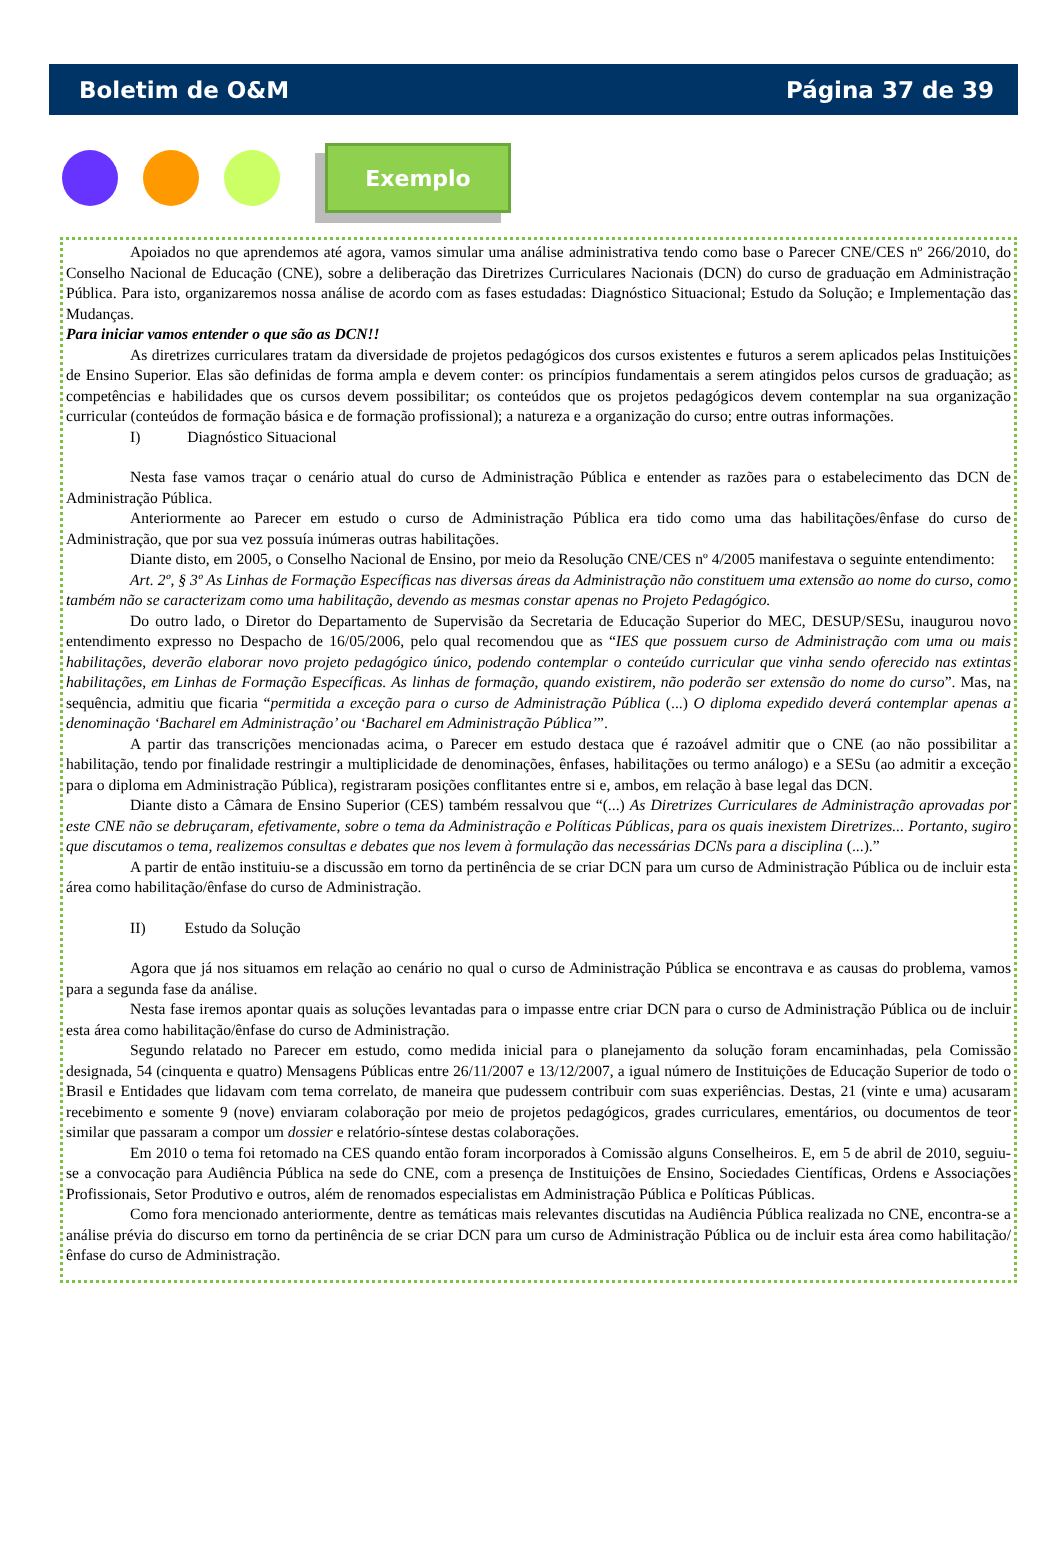Boletim de O&M Página 37 de 39
Exemplo
Apoiados no que aprendemos até agora, vamos simular uma análise administrativa tendo como base o Parecer CNE/CES nº 266/2010, do Conselho Nacional de Educação (CNE), sobre a deliberação das Diretrizes Curriculares Nacionais (DCN) do curso de graduação em Administração Pública. Para isto, organizaremos nossa análise de acordo com as fases estudadas: Diagnóstico Situacional; Estudo da Solução; e Implementação das Mudanças.
Para iniciar vamos entender o que são as DCN!!
As diretrizes curriculares tratam da diversidade de projetos pedagógicos dos cursos existentes e futuros a serem aplicados pelas Instituições de Ensino Superior. Elas são definidas de forma ampla e devem conter: os princípios fundamentais a serem atingidos pelos cursos de graduação; as competências e habilidades que os cursos devem possibilitar; os conteúdos que os projetos pedagógicos devem contemplar na sua organização curricular (conteúdos de formação básica e de formação profissional); a natureza e a organização do curso; entre outras informações.
I) Diagnóstico Situacional
Nesta fase vamos traçar o cenário atual do curso de Administração Pública e entender as razões para o estabelecimento das DCN de Administração Pública.
Anteriormente ao Parecer em estudo o curso de Administração Pública era tido como uma das habilitações/ênfase do curso de Administração, que por sua vez possuía inúmeras outras habilitações.
Diante disto, em 2005, o Conselho Nacional de Ensino, por meio da Resolução CNE/CES nº 4/2005 manifestava o seguinte entendimento:
Art. 2º, § 3º As Linhas de Formação Específicas nas diversas áreas da Administração não constituem uma extensão ao nome do curso, como também não se caracterizam como uma habilitação, devendo as mesmas constar apenas no Projeto Pedagógico.
Do outro lado, o Diretor do Departamento de Supervisão da Secretaria de Educação Superior do MEC, DESUP/SESu, inaugurou novo entendimento expresso no Despacho de 16/05/2006, pelo qual recomendou que as “IES que possuem curso de Administração com uma ou mais habilitações, deverão elaborar novo projeto pedagógico único, podendo contemplar o conteúdo curricular que vinha sendo oferecido nas extintas habilitações, em Linhas de Formação Específicas. As linhas de formação, quando existirem, não poderão ser extensão do nome do curso”. Mas, na sequência, admitiu que ficaria “permitida a exceção para o curso de Administração Pública (...) O diploma expedido deverá contemplar apenas a denominação ‘Bacharel em Administração’ ou ‘Bacharel em Administração Pública’”.
A partir das transcrições mencionadas acima, o Parecer em estudo destaca que é razoável admitir que o CNE (ao não possibilitar a habilitação, tendo por finalidade restringir a multiplicidade de denominações, ênfases, habilitações ou termo análogo) e a SESu (ao admitir a exceção para o diploma em Administração Pública), registraram posições conflitantes entre si e, ambos, em relação à base legal das DCN.
Diante disto a Câmara de Ensino Superior (CES) também ressalvou que “(...) As Diretrizes Curriculares de Administração aprovadas por este CNE não se debruçaram, efetivamente, sobre o tema da Administração e Políticas Públicas, para os quais inexistem Diretrizes... Portanto, sugiro que discutamos o tema, realizemos consultas e debates que nos levem à formulação das necessárias DCNs para a disciplina (...).”
A partir de então instituiu-se a discussão em torno da pertinência de se criar DCN para um curso de Administração Pública ou de incluir esta área como habilitação/ênfase do curso de Administração.
II) Estudo da Solução
Agora que já nos situamos em relação ao cenário no qual o curso de Administração Pública se encontrava e as causas do problema, vamos para a segunda fase da análise.
Nesta fase iremos apontar quais as soluções levantadas para o impasse entre criar DCN para o curso de Administração Pública ou de incluir esta área como habilitação/ênfase do curso de Administração.
Segundo relatado no Parecer em estudo, como medida inicial para o planejamento da solução foram encaminhadas, pela Comissão designada, 54 (cinquenta e quatro) Mensagens Públicas entre 26/11/2007 e 13/12/2007, a igual número de Instituições de Educação Superior de todo o Brasil e Entidades que lidavam com tema correlato, de maneira que pudessem contribuir com suas experiências. Destas, 21 (vinte e uma) acusaram recebimento e somente 9 (nove) enviaram colaboração por meio de projetos pedagógicos, grades curriculares, ementários, ou documentos de teor similar que passaram a compor um dossier e relatório-síntese destas colaborações.
Em 2010 o tema foi retomado na CES quando então foram incorporados à Comissão alguns Conselheiros. E, em 5 de abril de 2010, seguiu-se a convocação para Audiência Pública na sede do CNE, com a presença de Instituições de Ensino, Sociedades Científicas, Ordens e Associações Profissionais, Setor Produtivo e outros, além de renomados especialistas em Administração Pública e Políticas Públicas.
Como fora mencionado anteriormente, dentre as temáticas mais relevantes discutidas na Audiência Pública realizada no CNE, encontra-se a análise prévia do discurso em torno da pertinência de se criar DCN para um curso de Administração Pública ou de incluir esta área como habilitação/ênfase do curso de Administração.